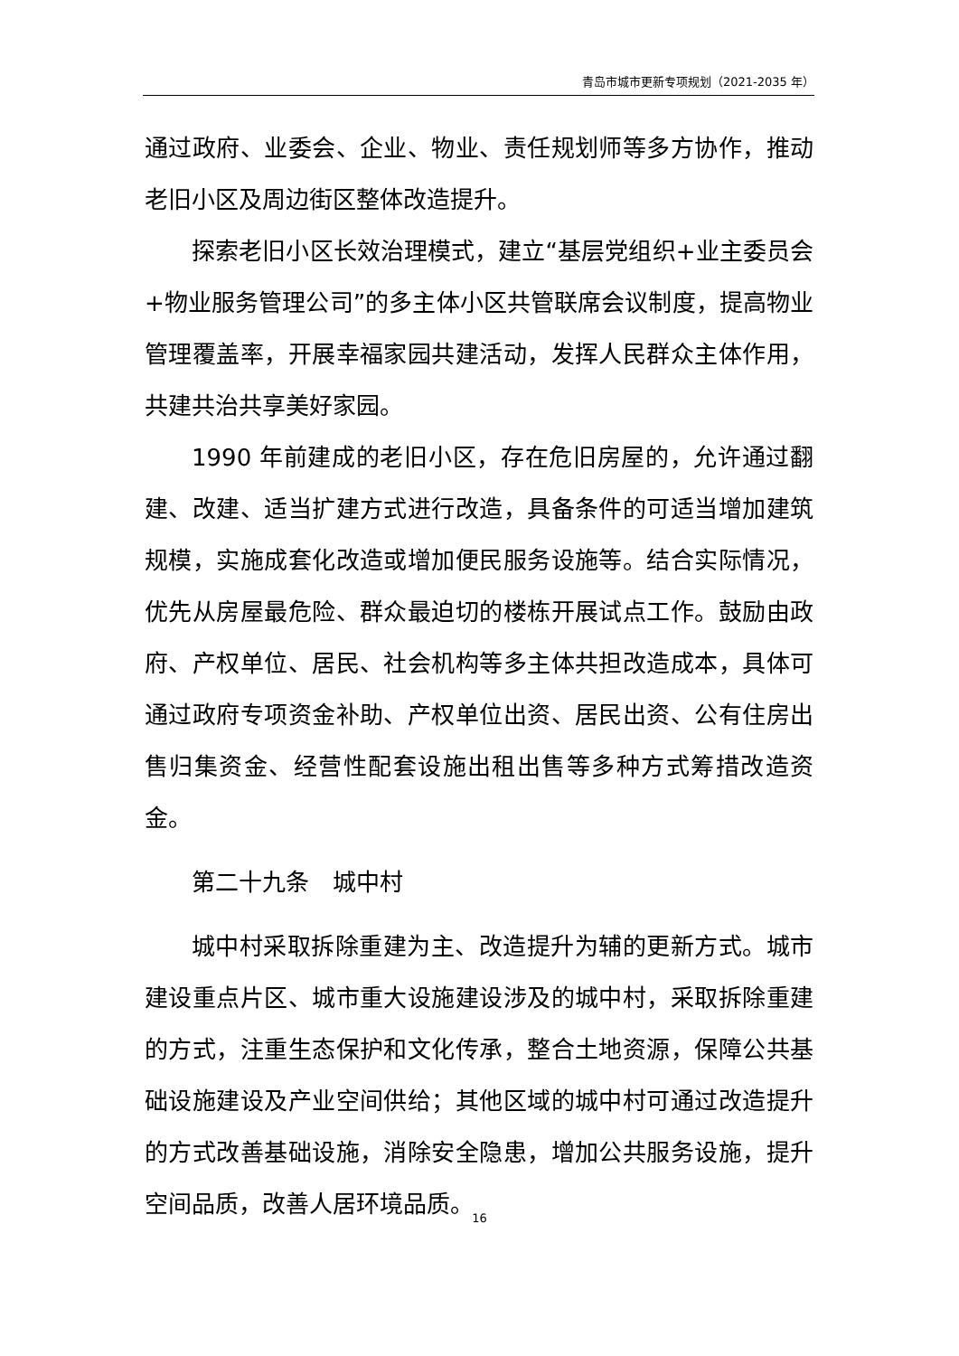青岛市城市更新专项规划（2021-2035 年）
通过政府、业委会、企业、物业、责任规划师等多方协作，推动老旧小区及周边街区整体改造提升。
探索老旧小区长效治理模式，建立“基层党组织+业主委员会+物业服务管理公司”的多主体小区共管联席会议制度，提高物业管理覆盖率，开展幸福家园共建活动，发挥人民群众主体作用，共建共治共享美好家园。
1990 年前建成的老旧小区，存在危旧房屋的，允许通过翻建、改建、适当扩建方式进行改造，具备条件的可适当增加建筑规模，实施成套化改造或增加便民服务设施等。结合实际情况，优先从房屋最危险、群众最迫切的楼栋开展试点工作。鼓励由政府、产权单位、居民、社会机构等多主体共担改造成本，具体可通过政府专项资金补助、产权单位出资、居民出资、公有住房出售归集资金、经营性配套设施出租出售等多种方式筹措改造资金。
第二十九条　城中村
城中村采取拆除重建为主、改造提升为辅的更新方式。城市建设重点片区、城市重大设施建设涉及的城中村，采取拆除重建的方式，注重生态保护和文化传承，整合土地资源，保障公共基础设施建设及产业空间供给；其他区域的城中村可通过改造提升的方式改善基础设施，消除安全隐患，增加公共服务设施，提升空间品质，改善人居环境品质。
16